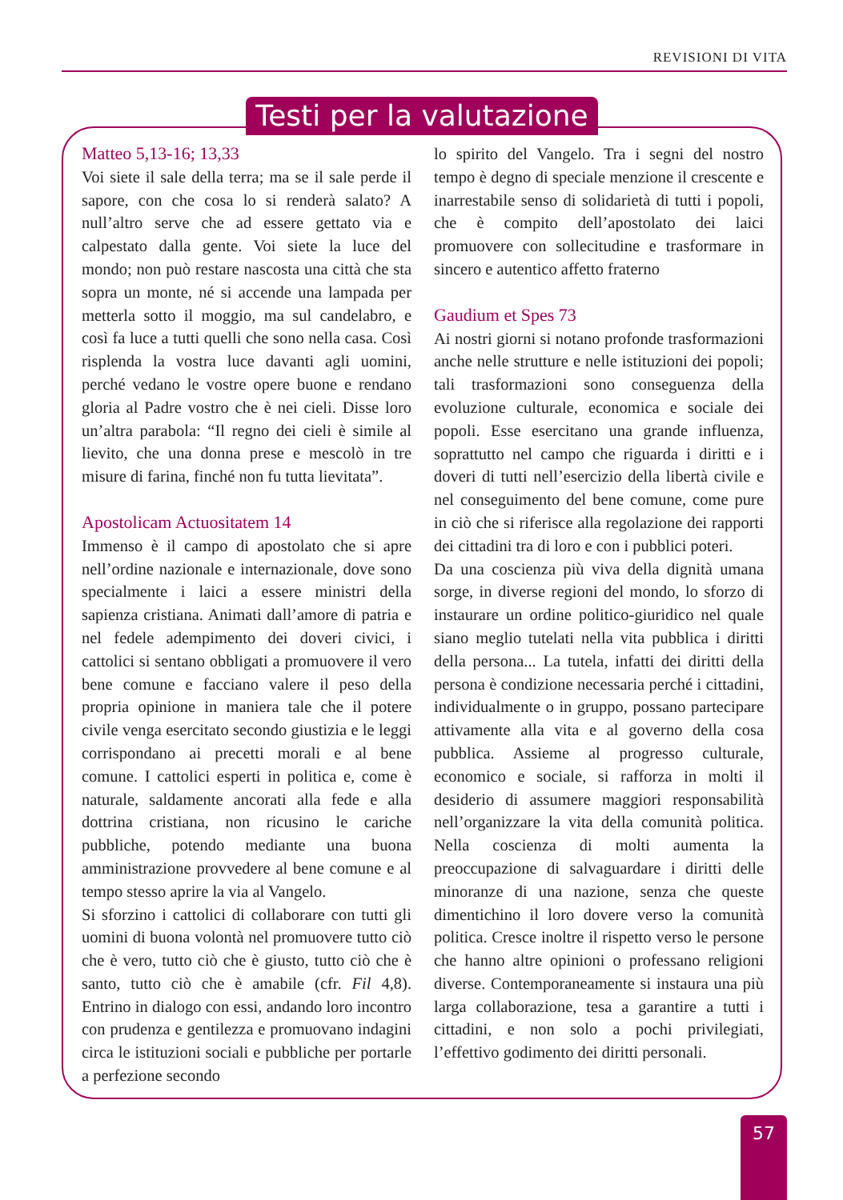REVISIONI DI VITA
Testi per la valutazione
Matteo 5,13-16; 13,33
Voi siete il sale della terra; ma se il sale perde il sapore, con che cosa lo si renderà salato? A null’altro serve che ad essere gettato via e calpestato dalla gente. Voi siete la luce del mondo; non può restare nascosta una città che sta sopra un monte, né si accende una lampada per metterla sotto il moggio, ma sul candelabro, e così fa luce a tutti quelli che sono nella casa. Così risplenda la vostra luce davanti agli uomini, perché vedano le vostre opere buone e rendano gloria al Padre vostro che è nei cieli. Disse loro un’altra parabola: “Il regno dei cieli è simile al lievito, che una donna prese e mescolò in tre misure di farina, finché non fu tutta lievitata”.
Apostolicam Actuositatem 14
Immenso è il campo di apostolato che si apre nell’ordine nazionale e internazionale, dove sono specialmente i laici a essere ministri della sapienza cristiana. Animati dall’amore di patria e nel fedele adempimento dei doveri civici, i cattolici si sentano obbligati a promuovere il vero bene comune e facciano valere il peso della propria opinione in maniera tale che il potere civile venga esercitato secondo giustizia e le leggi corrispondano ai precetti morali e al bene comune. I cattolici esperti in politica e, come è naturale, saldamente ancorati alla fede e alla dottrina cristiana, non ricusino le cariche pubbliche, potendo mediante una buona amministrazione provvedere al bene comune e al tempo stesso aprire la via al Vangelo.
Si sforzino i cattolici di collaborare con tutti gli uomini di buona volontà nel promuovere tutto ciò che è vero, tutto ciò che è giusto, tutto ciò che è santo, tutto ciò che è amabile (cfr. Fil 4,8). Entrino in dialogo con essi, andando loro incontro con prudenza e gentilezza e promuovano indagini circa le istituzioni sociali e pubbliche per portarle a perfezione secondo
lo spirito del Vangelo. Tra i segni del nostro tempo è degno di speciale menzione il crescente e inarrestabile senso di solidarietà di tutti i popoli, che è compito dell’apostolato dei laici promuovere con sollecitudine e trasformare in sincero e autentico affetto fraterno
Gaudium et Spes 73
Ai nostri giorni si notano profonde trasformazioni anche nelle strutture e nelle istituzioni dei popoli; tali trasformazioni sono conseguenza della evoluzione culturale, economica e sociale dei popoli. Esse esercitano una grande influenza, soprattutto nel campo che riguarda i diritti e i doveri di tutti nell’esercizio della libertà civile e nel conseguimento del bene comune, come pure in ciò che si riferisce alla regolazione dei rapporti dei cittadini tra di loro e con i pubblici poteri.
Da una coscienza più viva della dignità umana sorge, in diverse regioni del mondo, lo sforzo di instaurare un ordine politico-giuridico nel quale siano meglio tutelati nella vita pubblica i diritti della persona... La tutela, infatti dei diritti della persona è condizione necessaria perché i cittadini, individualmente o in gruppo, possano partecipare attivamente alla vita e al governo della cosa pubblica. Assieme al progresso culturale, economico e sociale, si rafforza in molti il desiderio di assumere maggiori responsabilità nell’organizzare la vita della comunità politica. Nella coscienza di molti aumenta la preoccupazione di salvaguardare i diritti delle minoranze di una nazione, senza che queste dimentichino il loro dovere verso la comunità politica. Cresce inoltre il rispetto verso le persone che hanno altre opinioni o professano religioni diverse. Contemporaneamente si instaura una più larga collaborazione, tesa a garantire a tutti i cittadini, e non solo a pochi privilegiati, l’effettivo godimento dei diritti personali.
57